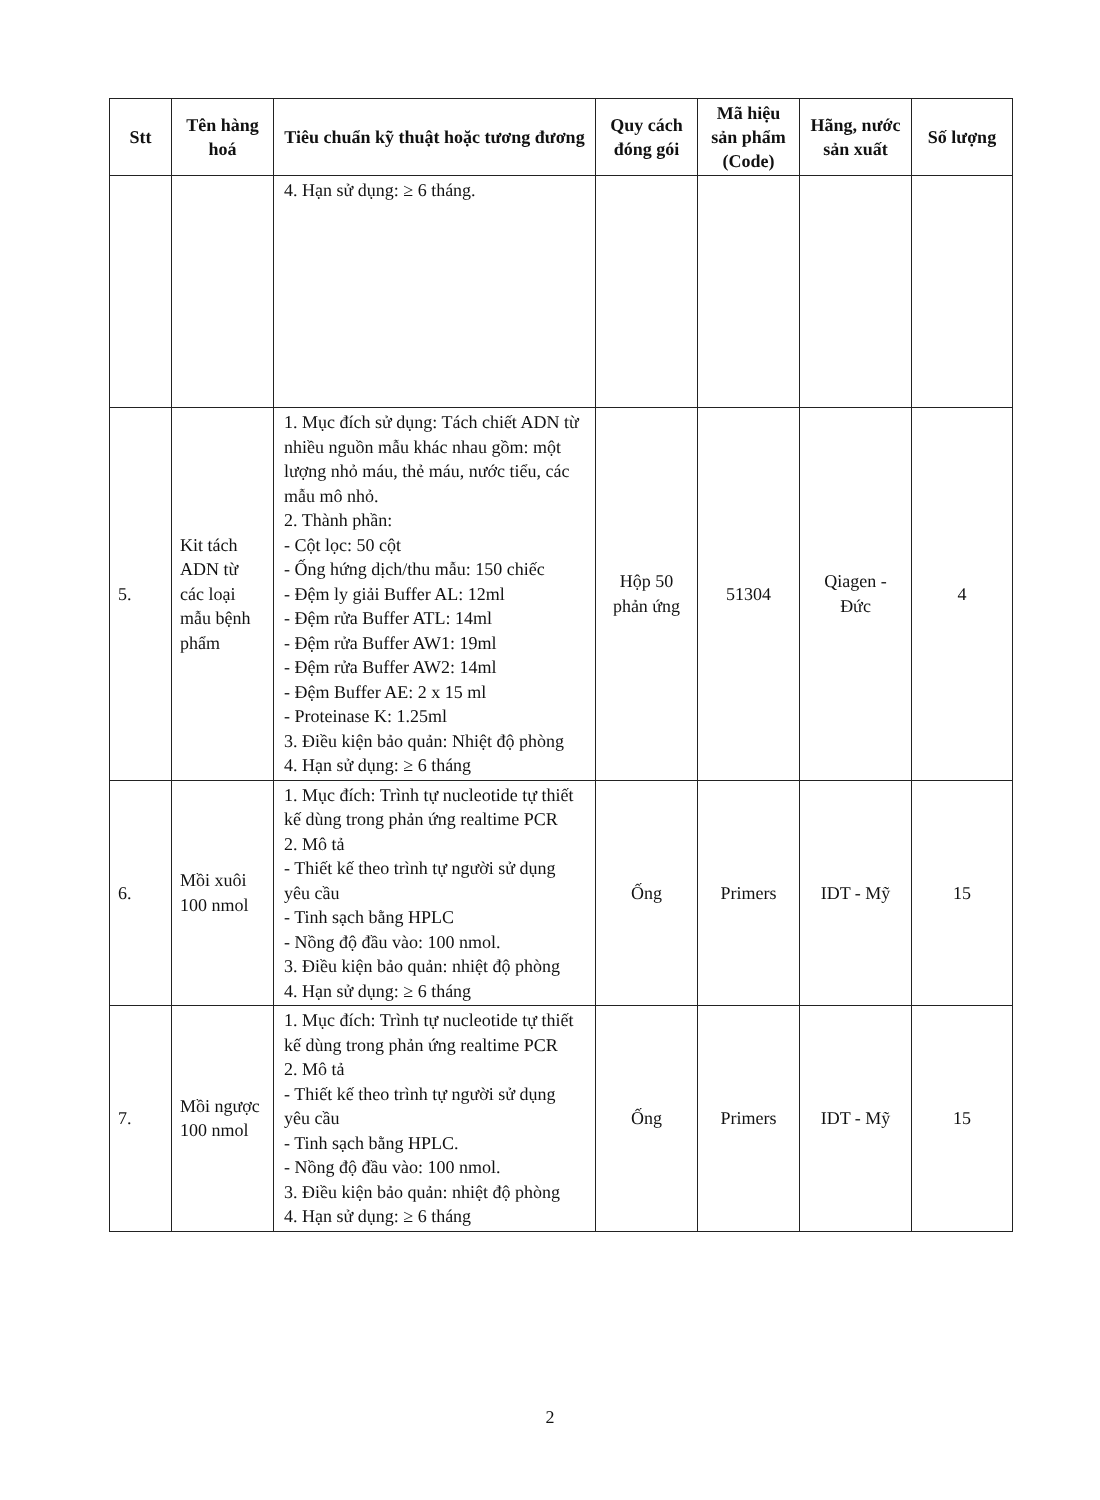| Stt | Tên hàng hoá | Tiêu chuẩn kỹ thuật hoặc tương đương | Quy cách đóng gói | Mã hiệu sản phẩm (Code) | Hãng, nước sản xuất | Số lượng |
| --- | --- | --- | --- | --- | --- | --- |
| | | 4. Hạn sử dụng: ≥ 6 tháng. | | | | |
| 5. | Kit tách ADN từ các loại mẫu bệnh phẩm | 1. Mục đích sử dụng: Tách chiết ADN từ nhiều nguồn mẫu khác nhau gồm: một lượng nhỏ máu, thẻ máu, nước tiểu, các mẫu mô nhỏ. 2. Thành phần: - Cột lọc: 50 cột - Ống hứng dịch/thu mẫu: 150 chiếc - Đệm ly giải Buffer AL: 12ml - Đệm rửa Buffer ATL: 14ml - Đệm rửa Buffer AW1: 19ml - Đệm rửa Buffer AW2: 14ml - Đệm Buffer AE: 2 x 15 ml - Proteinase K: 1.25ml 3. Điều kiện bảo quản: Nhiệt độ phòng 4. Hạn sử dụng: ≥ 6 tháng | Hộp 50 phản ứng | 51304 | Qiagen - Đức | 4 |
| 6. | Mồi xuôi 100 nmol | 1. Mục đích: Trình tự nucleotide tự thiết kế dùng trong phản ứng realtime PCR 2. Mô tả - Thiết kế theo trình tự người sử dụng yêu cầu - Tinh sạch bằng HPLC - Nồng độ đầu vào: 100 nmol. 3. Điều kiện bảo quản: nhiệt độ phòng 4. Hạn sử dụng: ≥ 6 tháng | Ống | Primers | IDT - Mỹ | 15 |
| 7. | Mồi ngược 100 nmol | 1. Mục đích: Trình tự nucleotide tự thiết kế dùng trong phản ứng realtime PCR 2. Mô tả - Thiết kế theo trình tự người sử dụng yêu cầu - Tinh sạch bằng HPLC. - Nồng độ đầu vào: 100 nmol. 3. Điều kiện bảo quản: nhiệt độ phòng 4. Hạn sử dụng: ≥ 6 tháng | Ống | Primers | IDT - Mỹ | 15 |
2